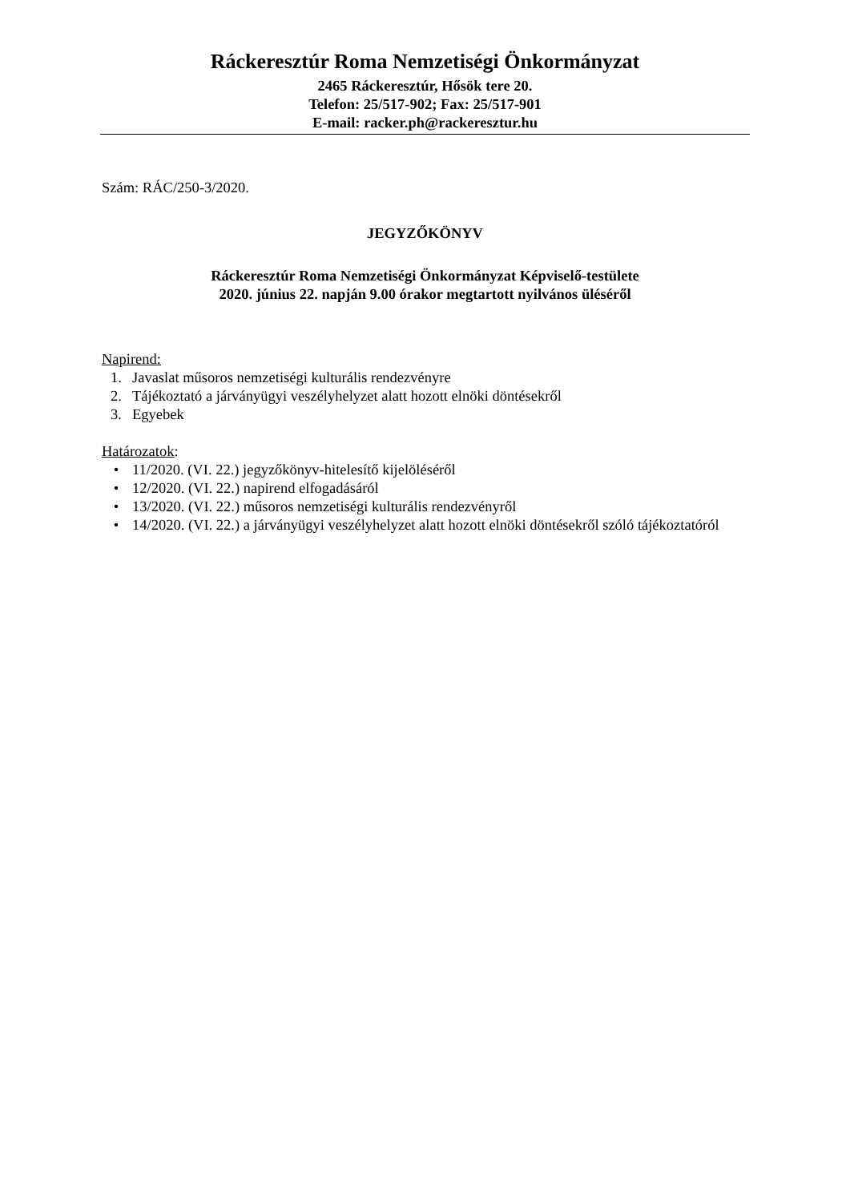Ráckeresztúr Roma Nemzetiségi Önkormányzat
2465 Ráckeresztúr, Hősök tere 20.
Telefon: 25/517-902; Fax: 25/517-901
E-mail: racker.ph@rackeresztur.hu
Szám: RÁC/250-3/2020.
JEGYZŐKÖNYV
Ráckeresztúr Roma Nemzetiségi Önkormányzat Képviselő-testülete
2020. június 22. napján 9.00 órakor megtartott nyilvános üléséről
Napirend:
1. Javaslat műsoros nemzetiségi kulturális rendezvényre
2. Tájékoztató a járványügyi veszélyhelyzet alatt hozott elnöki döntésekről
3. Egyebek
Határozatok:
• 11/2020. (VI. 22.) jegyzőkönyv-hitelesítő kijelöléséről
• 12/2020. (VI. 22.) napirend elfogadásáról
• 13/2020. (VI. 22.) műsoros nemzetiségi kulturális rendezvényről
• 14/2020. (VI. 22.) a járványügyi veszélyhelyzet alatt hozott elnöki döntésekről szóló tájékoztatóról